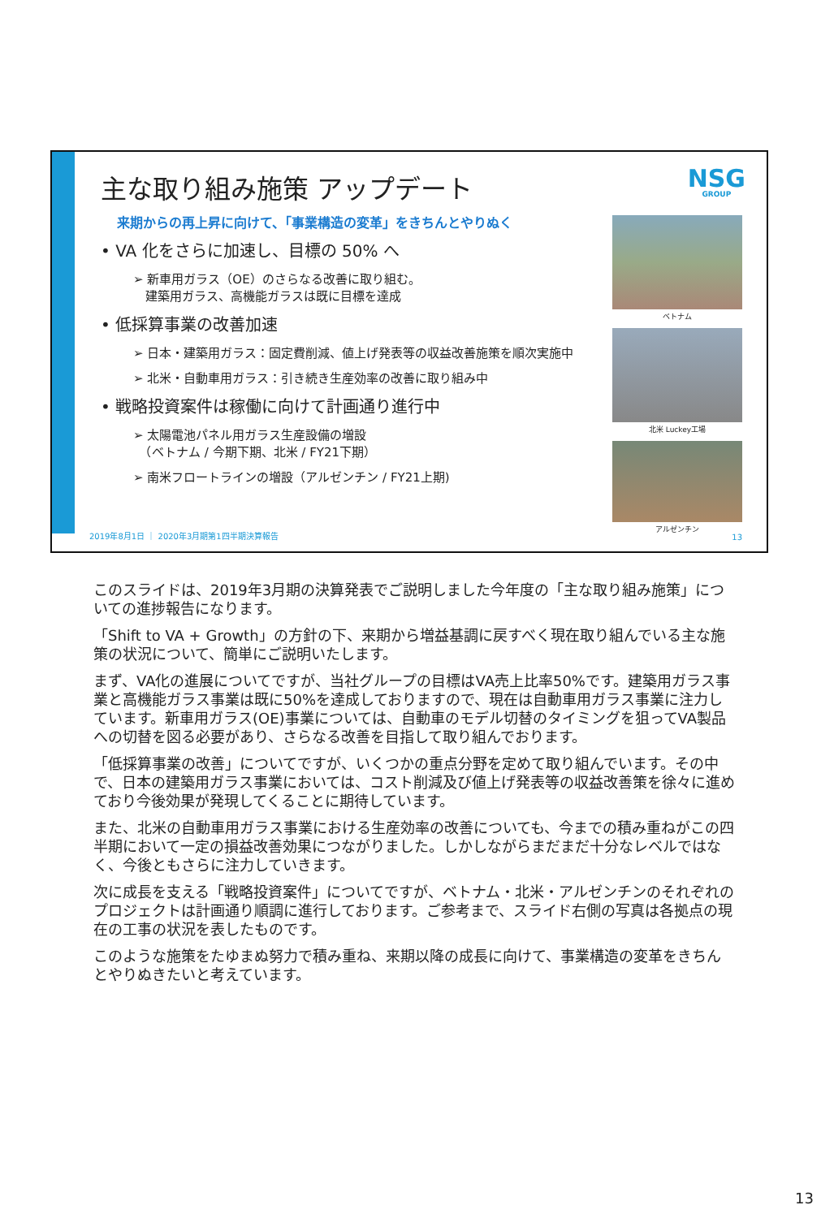主な取り組み施策 アップデート
来期からの再上昇に向けて、「事業構造の変革」をきちんとやりぬく
• VA 化をさらに加速し、目標の 50% へ
➢ 新車用ガラス（OE）のさらなる改善に取り組む。
　建築用ガラス、高機能ガラスは既に目標を達成
• 低採算事業の改善加速
➢ 日本・建築用ガラス：固定費削減、値上げ発表等の収益改善施策を順次実施中
➢ 北米・自動車用ガラス：引き続き生産効率の改善に取り組み中
• 戦略投資案件は稼働に向けて計画通り進行中
➢ 太陽電池パネル用ガラス生産設備の増設
　（ベトナム / 今期下期、北米 / FY21下期）
➢ 南米フロートラインの増設（アルゼンチン / FY21上期)
NSG
GROUP
ベトナム
北米 Luckey工場
アルゼンチン
2019年8月1日 ｜ 2020年3月期第1四半期決算報告
13
このスライドは、2019年3月期の決算発表でご説明しました今年度の「主な取り組み施策」についての進捗報告になります。
「Shift to VA + Growth」の方針の下、来期から増益基調に戻すべく現在取り組んでいる主な施策の状況について、簡単にご説明いたします。
まず、VA化の進展についてですが、当社グループの目標はVA売上比率50%です。建築用ガラス事業と高機能ガラス事業は既に50%を達成しておりますので、現在は自動車用ガラス事業に注力しています。新車用ガラス(OE)事業については、自動車のモデル切替のタイミングを狙ってVA製品への切替を図る必要があり、さらなる改善を目指して取り組んでおります。
「低採算事業の改善」についてですが、いくつかの重点分野を定めて取り組んでいます。その中で、日本の建築用ガラス事業においては、コスト削減及び値上げ発表等の収益改善策を徐々に進めており今後効果が発現してくることに期待しています。
また、北米の自動車用ガラス事業における生産効率の改善についても、今までの積み重ねがこの四半期において一定の損益改善効果につながりました。しかしながらまだまだ十分なレベルではなく、今後ともさらに注力していきます。
次に成長を支える「戦略投資案件」についてですが、ベトナム・北米・アルゼンチンのそれぞれのプロジェクトは計画通り順調に進行しております。ご参考まで、スライド右側の写真は各拠点の現在の工事の状況を表したものです。
このような施策をたゆまぬ努力で積み重ね、来期以降の成長に向けて、事業構造の変革をきちんとやりぬきたいと考えています。
13